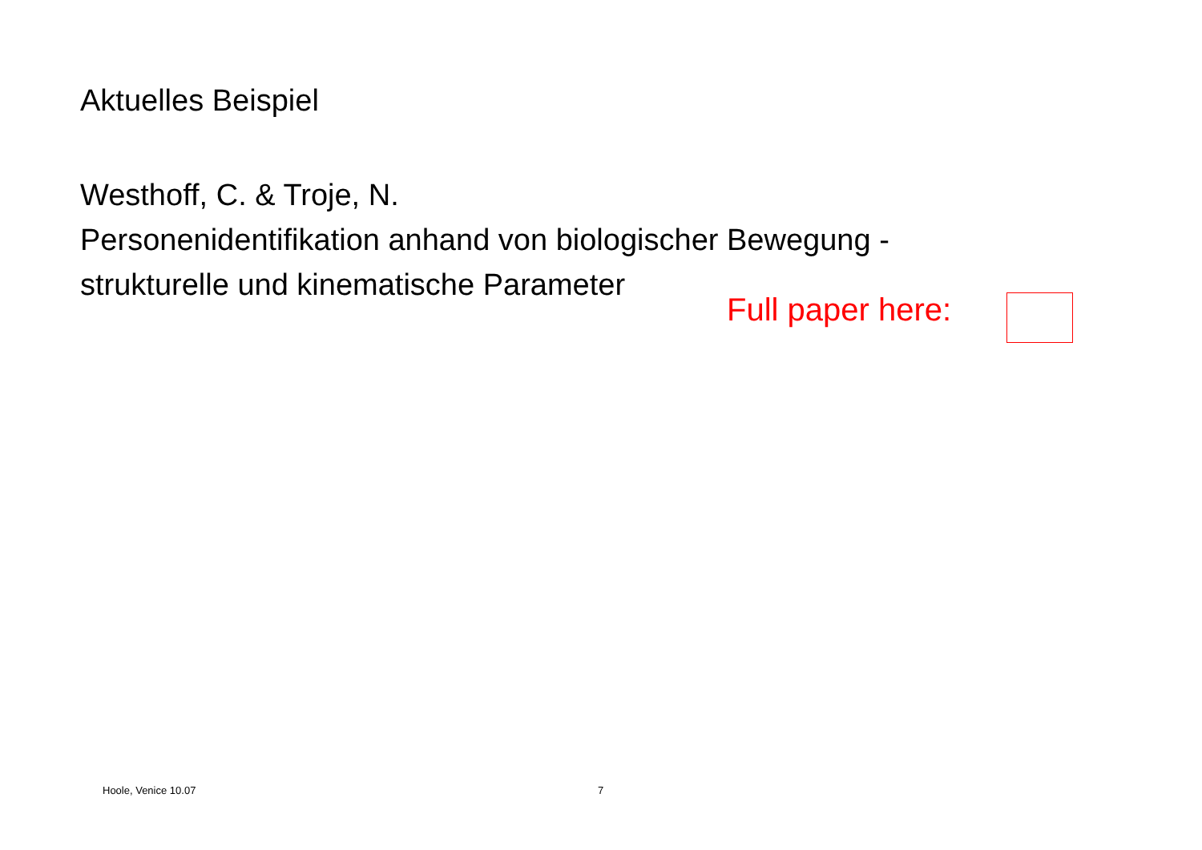Aktuelles Beispiel
Westhoff, C. & Troje, N.
Personenidentifikation anhand von biologischer Bewegung -
strukturelle und kinematische Parameter
Full paper here:
Hoole, Venice 10.07 7